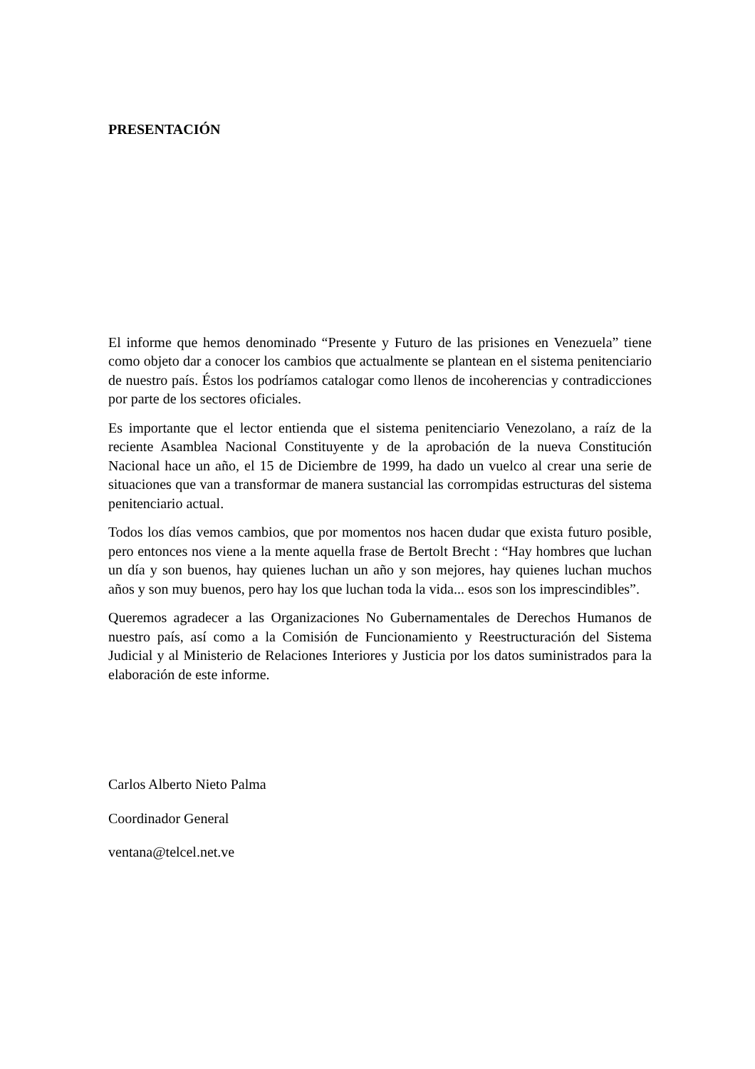PRESENTACIÓN
El informe que hemos denominado “Presente y Futuro de las prisiones en Venezuela” tiene como objeto dar a conocer los cambios que actualmente se plantean en el sistema penitenciario de nuestro país. Éstos los podríamos catalogar como llenos de incoherencias y contradicciones por parte de los sectores oficiales.
Es importante que el lector entienda que el sistema penitenciario Venezolano, a raíz de la reciente Asamblea Nacional Constituyente y de la aprobación de la nueva Constitución Nacional hace un año, el 15 de Diciembre de 1999, ha dado un vuelco al crear una serie de situaciones que van a transformar de manera sustancial las corrompidas estructuras del sistema penitenciario actual.
Todos los días vemos cambios, que por momentos nos hacen dudar que exista futuro posible, pero entonces nos viene a la mente aquella frase de Bertolt Brecht : “Hay hombres que luchan un día y son buenos, hay quienes luchan un año y son mejores, hay quienes luchan muchos años y son muy buenos, pero hay los que luchan toda la vida... esos son los imprescindibles”.
Queremos agradecer a las Organizaciones No Gubernamentales de Derechos Humanos de nuestro país, así como a la Comisión de Funcionamiento y Reestructuración del Sistema Judicial y al Ministerio de Relaciones Interiores y Justicia por los datos suministrados para la elaboración de este informe.
Carlos Alberto Nieto Palma
Coordinador General
ventana@telcel.net.ve